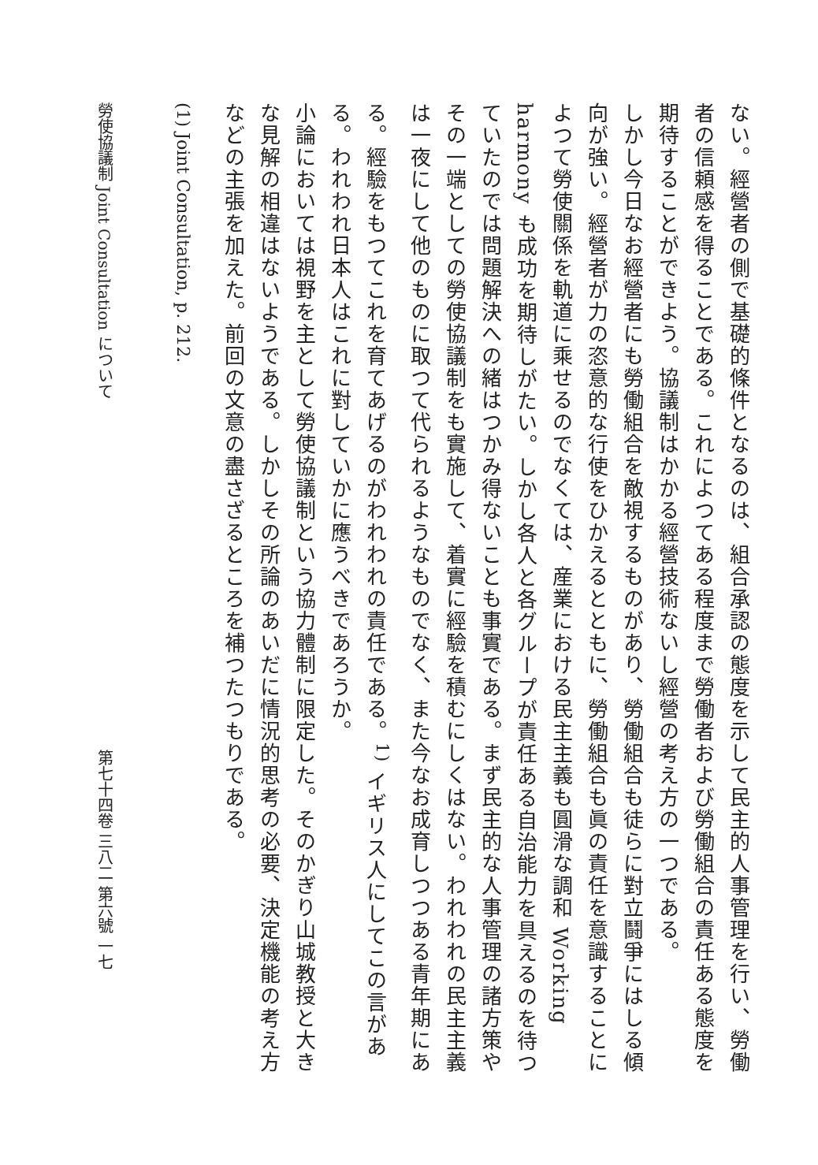ない。經營者の側で基礎的條件となるのは、組合承認の態度を示して民主的人事管理を行い、勞働者の信頼感を得ることである。これによつてある程度まで勞働者および勞働組合の責任ある態度を期待することができよう。協議制はかかる經營技術ないし經營の考え方の一つである。
しかし今日なお經營者にも勞働組合を敵視するものがあり、勞働組合も徒らに對立鬪爭にはしる傾向が強い。經營者が力の恣意的な行使をひかえるとともに、勞働組合も眞の責任を意識することによつて勞使關係を軌道に乘せるのでなくては、産業における民主主義も圓滑な調和 Working harmony も成功を期待しがたい。しかし各人と各グループが責任ある自治能力を具えるのを待つていたのでは問題解決への緒はつかみ得ないことも事實である。まず民主的な人事管理の諸方策やその一端としての勞使協議制をも實施して、着實に經驗を積むにしくはない。われわれの民主主義は一夜にして他のものに取つて代られるようなものでなく、また今なお成育しつつある青年期にある。經驗をもつてこれを育てあげるのがわれわれの責任である。<sup>1)</sup> イギリス人にしてこの言がある。われわれ日本人はこれに對していかに應うべきであろうか。
小論においては視野を主として勞使協議制という協力體制に限定した。そのかぎり山城教授と大きな見解の相違はないようである。しかしその所論のあいだに情況的思考の必要、決定機能の考え方などの主張を加えた。前回の文意の盡さざるところを補つたつもりである。
(1) Joint Consultation, p. 212.
勞使協議制 Joint Consultation について 第七十四卷 三八二 第六號 一七